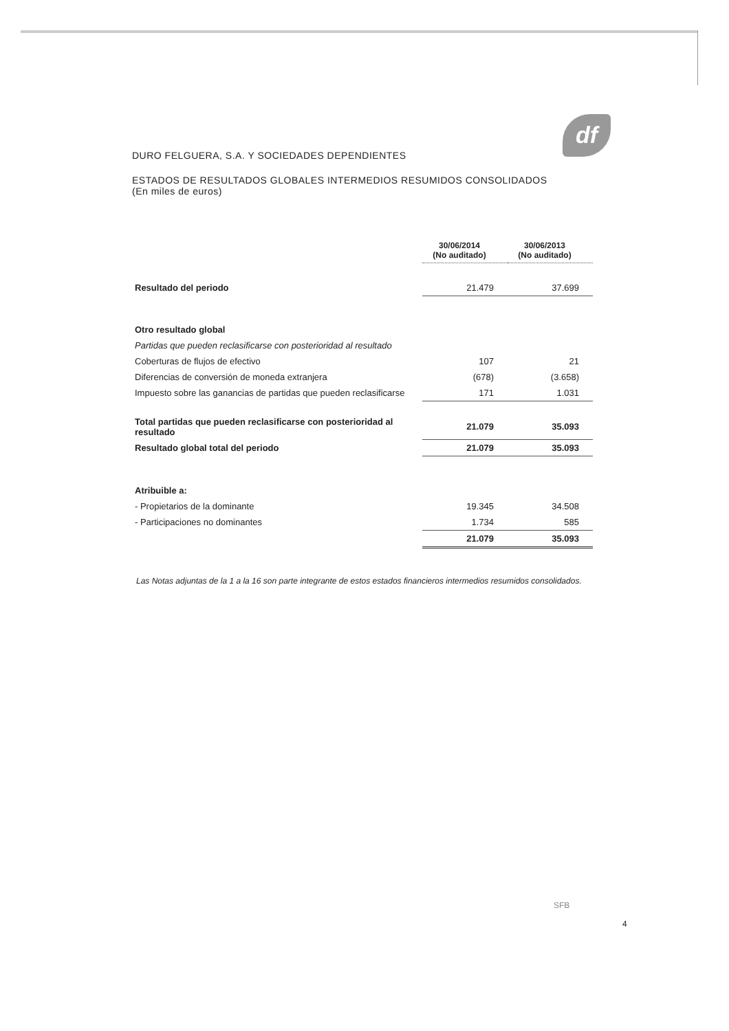df
DURO FELGUERA, S.A. Y SOCIEDADES DEPENDIENTES
ESTADOS DE RESULTADOS GLOBALES INTERMEDIOS RESUMIDOS CONSOLIDADOS
(En miles de euros)
| | 30/06/2014 (No auditado) | 30/06/2013 (No auditado) |
| Resultado del periodo | 21.479 | 37.699 |
| Otro resultado global | | |
| Partidas que pueden reclasificarse con posterioridad al resultado | | |
| Coberturas de flujos de efectivo | 107 | 21 |
| Diferencias de conversión de moneda extranjera | (678) | (3.658) |
| Impuesto sobre las ganancias de partidas que pueden reclasificarse | 171 | 1.031 |
| Total partidas que pueden reclasificarse con posterioridad al resultado | 21.079 | 35.093 |
| Resultado global total del periodo | 21.079 | 35.093 |
| Atribuible a: | | |
| - Propietarios de la dominante | 19.345 | 34.508 |
| - Participaciones no dominantes | 1.734 | 585 |
| | 21.079 | 35.093 |
Las Notas adjuntas de la 1 a la 16 son parte integrante de estos estados financieros intermedios resumidos consolidados.
SFB
4